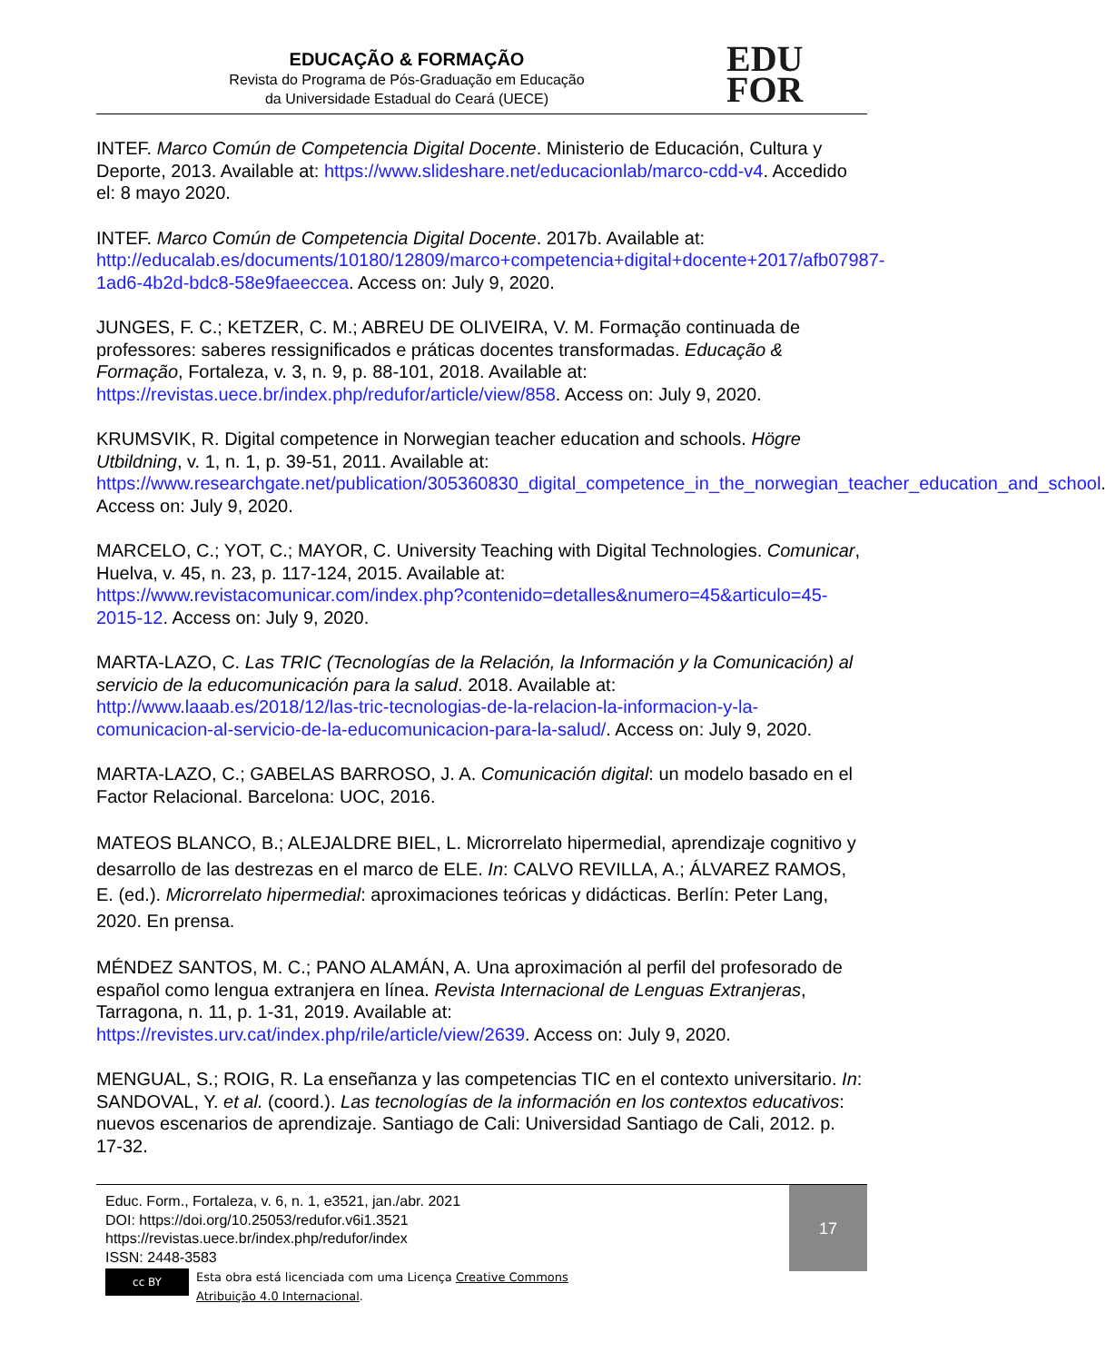EDUCAÇÃO & FORMAÇÃO
Revista do Programa de Pós-Graduação em Educação
da Universidade Estadual do Ceará (UECE)
EDU
FOR
INTEF. Marco Común de Competencia Digital Docente. Ministerio de Educación, Cultura y Deporte, 2013. Available at: https://www.slideshare.net/educacionlab/marco-cdd-v4. Accedido el: 8 mayo 2020.
INTEF. Marco Común de Competencia Digital Docente. 2017b. Available at: http://educalab.es/documents/10180/12809/marco+competencia+digital+docente+2017/afb07987-1ad6-4b2d-bdc8-58e9faeeccea. Access on: July 9, 2020.
JUNGES, F. C.; KETZER, C. M.; ABREU DE OLIVEIRA, V. M. Formação continuada de professores: saberes ressignificados e práticas docentes transformadas. Educação & Formação, Fortaleza, v. 3, n. 9, p. 88-101, 2018. Available at: https://revistas.uece.br/index.php/redufor/article/view/858. Access on: July 9, 2020.
KRUMSVIK, R. Digital competence in Norwegian teacher education and schools. Högre Utbildning, v. 1, n. 1, p. 39-51, 2011. Available at: https://www.researchgate.net/publication/305360830_digital_competence_in_the_norwegian_teacher_education_and_school. Access on: July 9, 2020.
MARCELO, C.; YOT, C.; MAYOR, C. University Teaching with Digital Technologies. Comunicar, Huelva, v. 45, n. 23, p. 117-124, 2015. Available at: https://www.revistacomunicar.com/index.php?contenido=detalles&numero=45&articulo=45-2015-12. Access on: July 9, 2020.
MARTA-LAZO, C. Las TRIC (Tecnologías de la Relación, la Información y la Comunicación) al servicio de la educomunicación para la salud. 2018. Available at: http://www.laaab.es/2018/12/las-tric-tecnologias-de-la-relacion-la-informacion-y-la-comunicacion-al-servicio-de-la-educomunicacion-para-la-salud/. Access on: July 9, 2020.
MARTA-LAZO, C.; GABELAS BARROSO, J. A. Comunicación digital: un modelo basado en el Factor Relacional. Barcelona: UOC, 2016.
MATEOS BLANCO, B.; ALEJALDRE BIEL, L. Microrrelato hipermedial, aprendizaje cognitivo y desarrollo de las destrezas en el marco de ELE. In: CALVO REVILLA, A.; ÁLVAREZ RAMOS, E. (ed.). Microrrelato hipermedial: aproximaciones teóricas y didácticas. Berlín: Peter Lang, 2020. En prensa.
MÉNDEZ SANTOS, M. C.; PANO ALAMÁN, A. Una aproximación al perfil del profesorado de español como lengua extranjera en línea. Revista Internacional de Lenguas Extranjeras, Tarragona, n. 11, p. 1-31, 2019. Available at: https://revistes.urv.cat/index.php/rile/article/view/2639. Access on: July 9, 2020.
MENGUAL, S.; ROIG, R. La enseñanza y las competencias TIC en el contexto universitario. In: SANDOVAL, Y. et al. (coord.). Las tecnologías de la información en los contextos educativos: nuevos escenarios de aprendizaje. Santiago de Cali: Universidad Santiago de Cali, 2012. p. 17-32.
Educ. Form., Fortaleza, v. 6, n. 1, e3521, jan./abr. 2021
DOI: https://doi.org/10.25053/redufor.v6i1.3521
https://revistas.uece.br/index.php/redufor/index
ISSN: 2448-3583
cc BY
Esta obra está licenciada com uma Licença Creative Commons
Atribuição 4.0 Internacional.
17